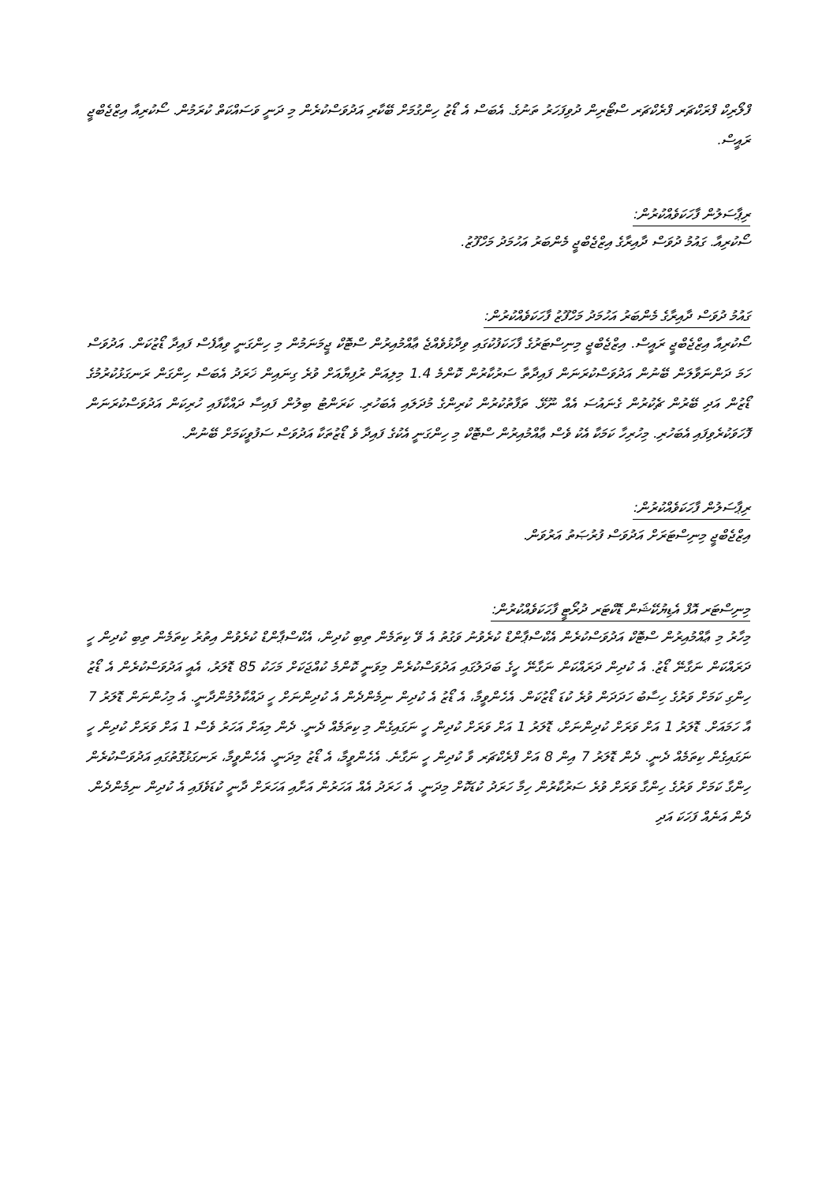ފްލޯރިކް ފްރަކްޗަރ ފްރެކްޗަރ ސްޓޯރިން ދުވިފަހަރު ތަނުގެ. އެބަސް އެ ޑޯޒު ހިންގުމަށް ބޭކާރި އަދުވަސްކުރެން މި ދަނީ ވަސައްކަތް ކުރަމުން. ސޯކުރިއާ އިޒްޖެބްޖީ ރައީސް.
ރިޕާސަލުން ފާހަކަވެއްކުރުން:
ސޯކުރިއާ. ގައުމު ދުވަސް ދާއިރާގެ އިޒްޖެބްޖީ މެންބަރު އަހުމަދު މަހްފޫޒު.
ގައުމު ދުވަސް ދާއިރާގެ މެންބަރު އަހުމަދު މަހްފޫޒު ފާހަކަވެއްކުރުން:
ސޯކުރިއާ އިޒްޖެބްޖީ ރައީސް. އިޒްޖެބްޖީ މިނިސްޓަރުގެ ފާހަކަފުކުގައި ވިދާޅުވެއްޖެ ޢާއްމުއިރުން ސްޓޮކް ޖީމަނަމުން މި ހިންގަނީ ވިއާފެސް ފައިދާ ޑޯޒުކަން. އަދުވަސް ހަމަ ދަންނަވާލަން ބޭނުން އަދުވަސްކުރަނަން ފައިދާތާ ސަރުކާރުން ކޮންމެ 1.4 މިލިއަން ރުފިޔާއަށް ވުރެ ގިނައިން ޚަރަދު އެބަސް ހިންގަން ރަނގަޅުކުރުމުގެ ޑޯޒުން އަދި ބޭރުން ޗެކުރުން ގެނައުސަ އެއް ނޫޅޭ. ތަފާތުކުރުން ކުރިންގެ މުދަލައި އެބަހުރި. ކަރަންޓު ބިލުން ފައިސާ ދައްކާފައި ހުރިކަން އަދުވަސްކުރަނަން ފޮހަވަކުރެވިފައި އެބަހުރި. މިހުރިހާ ކަމަކާ އެކު ވެސް ޢާއްމުއިރުން ސްޓޮކް މި ހިންގަނީ އެކުގެ ފައިދާ ވެ ޑޯޒުތަކާ އަދުވަސް ސަފުވީކަމަށް ބޭނުން.
ރިޕާސަލުން ފާހަކަވެއްކުރުން:
އިޒްޖެބްޖީ މިނިސްޓަރަށް އަދުވަސް ފުރުޞަތު އަރުވަން.
މިނިސްޓަރ އޮފް އެޑިޔުކޭޝަން ޑޮކްޓަރ ދުރޯޓީ ފާހަކަވެއްކުރުން:
މިހާރު މި ޢާއްމުއިރުން ސްޓޮކް އަދުވަސްކުރެން އެކްސްޕާންޑް ކުރެވުނު ވަގުތު އެ ވޭ ކިތަމެން ތިބި ކުދިން، އެކްސްޕާންޑް ކުރެވުން އިތުރު ކިތަމެން ތިބި ކުދިން ހީ ދަރައްކަން ނަގާނޭ ޑޯޒު. އެ ކުދިން ދަރައްކަން ނަގާނޭ ހީގެ ބަދަލުގައި އަދުވަސްކުރެން މިވަނީ ކޮންމެ ކުއްޖަކަށް މަހަކު 85 ޑޮލަރު، އެއީ އަދުވަސްކުރެން އެ ޑޯޒު ހިންގި ކަމަށް ވަރުގެ ހިސާބު ހަދަދަން ވުރެ ކުޑަ ޑޯޒުކަން. އެހެންވީމާ، އެ ޑޯޒު އެ ކުދިން ނިމެންދެން އެ ކުދިންނަށް ހީ ދައްކާލުމުންދާނީ. އެ މިހުންނަން ޑޮލަރު 7 އާ ހަމައަށް. ޑޮލަރު 1 އަށް ވަރަށް ކުދިންނަށް، ޑޮލަރު 1 އަށް ވަރަށް ކުދިން ހީ ނަގައިގެން މި ކިތަމެއް ދެނީ. ދެން މިއަށް އަހަރު ވެސް 1 އަށް ވަރަށް ކުދިން ހީ ނަގައިގެން ކިތަމެއް ދެނީ. ދެން ޑޮލަރު 7 އިން 8 އަށް ފްރެކްޗަރ ވާ ކުދިން ހީ ނަގާނެ. އެހެންވީމާ، އެ ޑޯޒު މިދަނީ. އެހެންވީމާ، ރަނގަޅުގޮތުގައި އަދުވަސްކުރެން ހިންގާ ކަމަށް ވަރުގެ ހިންގާ ވަރަށް ވުރެ ސަރުކާރުން ހިމާ ހަރަދު ކުޑަކޮށް މިދަނީ. އެ ހަރަދު އެއް އަހަރުން އަށާއި އަހަރަށް ދާނީ ކުޑަވެފައި އެ ކުދިން ނިމެންދެން. ދެން އަނެއް ފަހަކަ އަދި